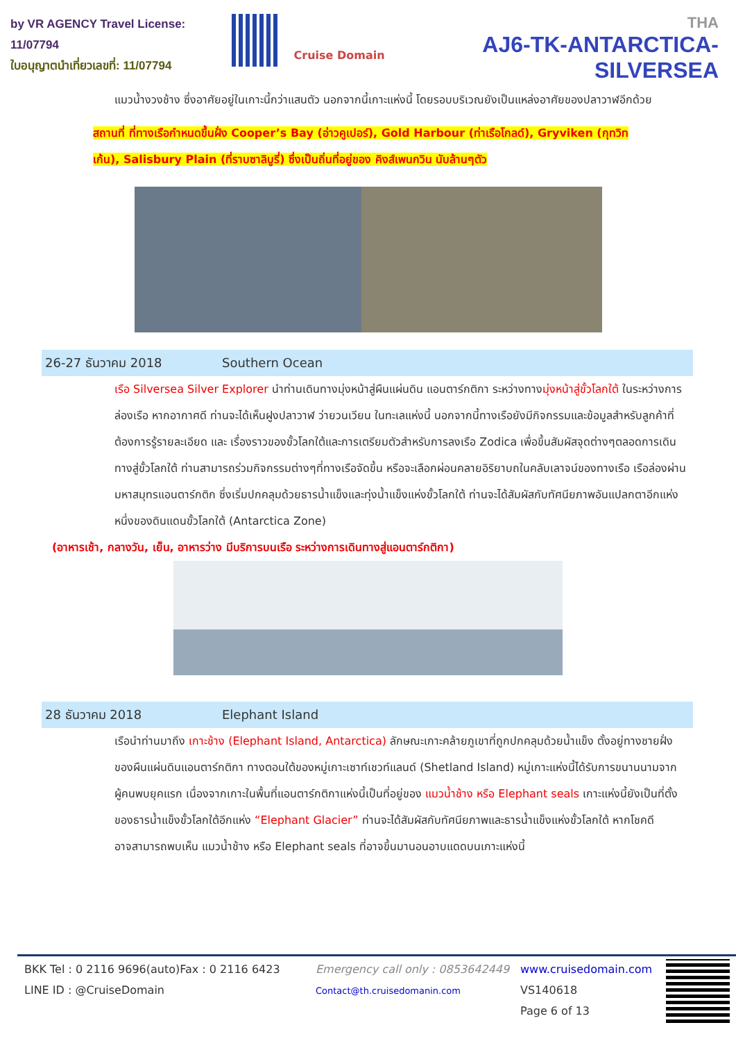by VR AGENCY Travel License: 11/07794
ใบอนุญาตนำเที่ยวเลขที่: 11/07794
Cruise Domain
THA
AJ6-TK-ANTARCTICA-SILVERSEA
แมวน้ำงวงช้าง ซึ่งอาศัยอยู่ในเกาะนี้กว่าแสนตัว นอกจากนี้เกาะแห่งนี้ โดยรอบบริเวณยังเป็นแหล่งอาศัยของปลาวาฬอีกด้วย
สถานที่ ที่ทางเรือกำหนดขึ้นฝั่ง Cooper’s Bay (อ่าวคูเปอร์), Gold Harbour (ท่าเรือโกลด์), Gryviken (กุทวิทเก้น), Salisbury Plain (ที่ราบซาลิบูรี่) ซึ่งเป็นถิ่นที่อยู่ของ คิงส์เพนกวิน นับล้านๆตัว
26-27 ธันวาคม 2018 Southern Ocean
เรือ Silversea Silver Explorer นำท่านเดินทางมุ่งหน้าสู่ผืนแผ่นดิน แอนตาร์กติกา ระหว่างทางมุ่งหน้าสู่ขั้วโลกใต้ ในระหว่างการล่องเรือ หากอากาศดี ท่านจะได้เห็นฝูงปลาวาฬ ว่ายวนเวียน ในทะเลแห่งนี้ นอกจากนี้ทางเรือยังมีกิจกรรมและข้อมูลสำหรับลูกค้าที่ต้องการรู้รายละเอียด และ เรื่องราวของขั้วโลกใต้และการเตรียมตัวสำหรับการลงเรือ Zodica เพื่อขึ้นสัมผัสจุดต่างๆตลอดการเดินทางสู่ขั้วโลกใต้ ท่านสามารถร่วมกิจกรรมต่างๆที่ทางเรือจัดขึ้น หรือจะเลือกผ่อนคลายอิริยาบถในคลับเลาจน์ของทางเรือ เรือล่องผ่านมหาสมุทรแอนตาร์กติก ซึ่งเริ่มปกคลุมด้วยธารน้ำแข็งและทุ่งน้ำแข็งแห่งขั้วโลกใต้ ท่านจะได้สัมผัสกับทัศนียภาพอันแปลกตาอีกแห่งหนึ่งของดินแดนขั้วโลกใต้ (Antarctica Zone)
(อาหารเช้า, กลางวัน, เย็น, อาหารว่าง มีบริการบนเรือ ระหว่างการเดินทางสู่แอนตาร์กติกา)
28 ธันวาคม 2018 Elephant Island
เรือนำท่านมาถึง เกาะช้าง (Elephant Island, Antarctica) ลักษณะเกาะคล้ายภูเขาที่ถูกปกคลุมด้วยน้ำแข็ง ตั้งอยู่ทางชายฝั่งของผืนแผ่นดินแอนตาร์กติกา ทางตอนใต้ของหมู่เกาะเซาท์เชวท์แลนด์ (Shetland Island) หมู่เกาะแห่งนี้ได้รับการขนานนามจากผู้คนพบยุคแรก เนื่องจากเกาะในพื้นที่แอนตาร์กติกาแห่งนี้เป็นที่อยู่ของ แมวน้ำช้าง หรือ Elephant seals เกาะแห่งนี้ยังเป็นที่ตั้งของธารน้ำแข็งขั้วโลกใต้อีกแห่ง “Elephant Glacier” ท่านจะได้สัมผัสกับทัศนียภาพและธารน้ำแข็งแห่งขั้วโลกใต้ หากโชคดีอาจสามารถพบเห็น แมวน้ำช้าง หรือ Elephant seals ที่อาจขึ้นมานอนอาบแดดบนเกาะแห่งนี้
BKK Tel : 0 2116 9696(auto)Fax : 0 2116 6423
LINE ID : @CruiseDomain
Emergency call only : 0853642449
Contact@th.cruisedomanin.com
www.cruisedomain.com
VS140618
Page 6 of 13